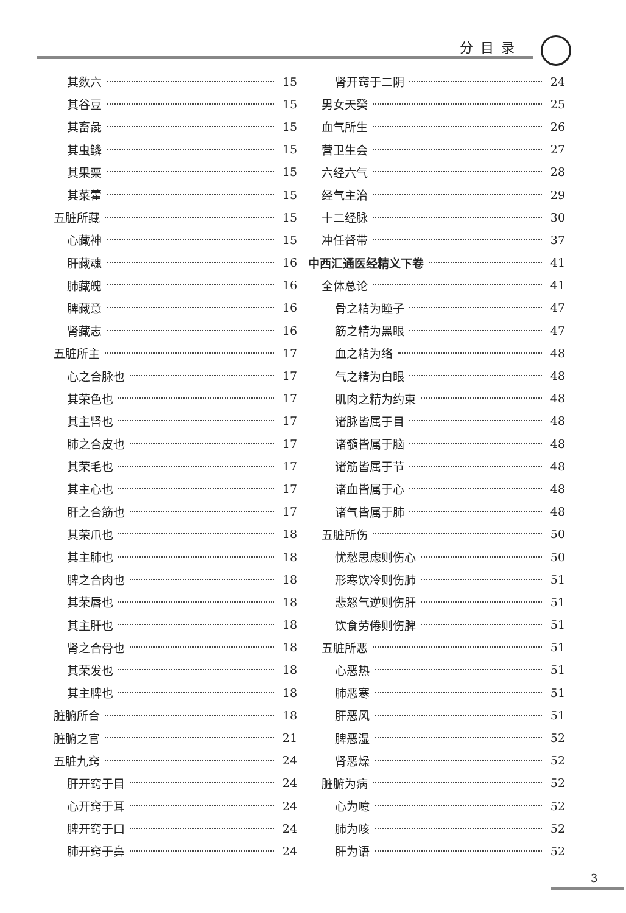分目录
其数六 15
其谷豆 15
其畜彘 15
其虫鳞 15
其果栗 15
其菜藿 15
五脏所藏 15
心藏神 15
肝藏魂 16
肺藏魄 16
脾藏意 16
肾藏志 16
五脏所主 17
心之合脉也 17
其荣色也 17
其主肾也 17
肺之合皮也 17
其荣毛也 17
其主心也 17
肝之合筋也 17
其荣爪也 18
其主肺也 18
脾之合肉也 18
其荣唇也 18
其主肝也 18
肾之合骨也 18
其荣发也 18
其主脾也 18
脏腑所合 18
脏腑之官 21
五脏九窍 24
肝开窍于目 24
心开窍于耳 24
脾开窍于口 24
肺开窍于鼻 24
肾开窍于二阴 24
男女天癸 25
血气所生 26
营卫生会 27
六经六气 28
经气主治 29
十二经脉 30
冲任督带 37
中西汇通医经精义下卷 41
全体总论 41
骨之精为瞳子 47
筋之精为黑眼 47
血之精为络 48
气之精为白眼 48
肌肉之精为约束 48
诸脉皆属于目 48
诸髓皆属于脑 48
诸筋皆属于节 48
诸血皆属于心 48
诸气皆属于肺 48
五脏所伤 50
忧愁思虑则伤心 50
形寒饮冷则伤肺 51
悲怒气逆则伤肝 51
饮食劳倦则伤脾 51
五脏所恶 51
心恶热 51
肺恶寒 51
肝恶风 51
脾恶湿 52
肾恶燥 52
脏腑为病 52
心为噫 52
肺为咳 52
肝为语 52
3